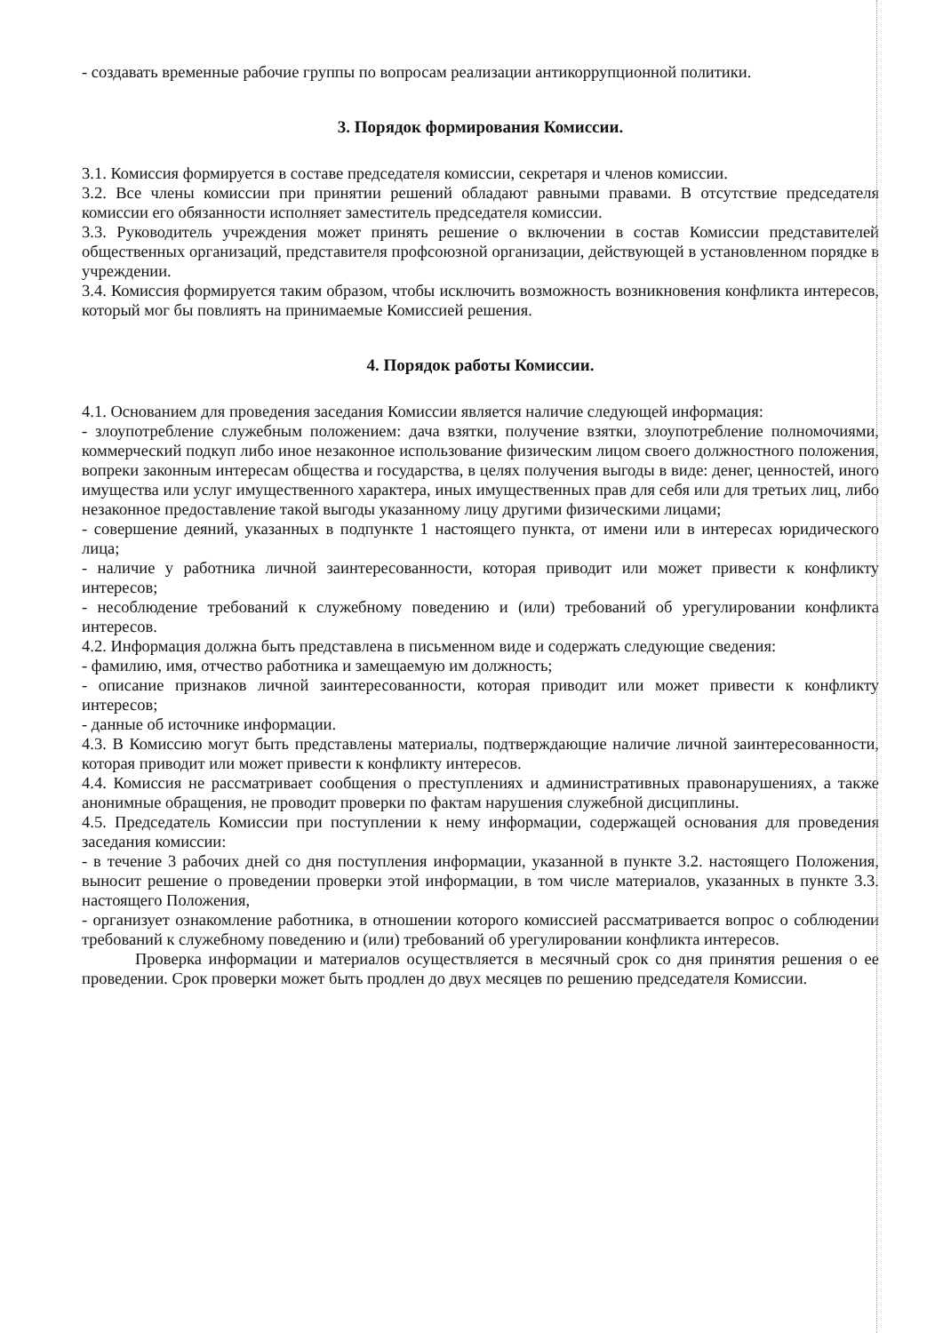- создавать временные рабочие группы по вопросам реализации антикоррупционной политики.
3. Порядок формирования Комиссии.
3.1. Комиссия формируется в составе председателя комиссии, секретаря и членов комиссии.
3.2. Все члены комиссии при принятии решений обладают равными правами. В отсутствие председателя комиссии его обязанности исполняет заместитель председателя комиссии.
3.3. Руководитель учреждения может принять решение о включении в состав Комиссии представителей общественных организаций, представителя профсоюзной организации, действующей в установленном порядке в учреждении.
3.4. Комиссия формируется таким образом, чтобы исключить возможность возникновения конфликта интересов, который мог бы повлиять на принимаемые Комиссией решения.
4. Порядок работы Комиссии.
4.1. Основанием для проведения заседания Комиссии является наличие следующей информация:
- злоупотребление служебным положением: дача взятки, получение взятки, злоупотребление полномочиями, коммерческий подкуп либо иное незаконное использование физическим лицом своего должностного положения, вопреки законным интересам общества и государства, в целях получения выгоды в виде: денег, ценностей, иного имущества или услуг имущественного характера, иных имущественных прав для себя или для третьих лиц, либо незаконное предоставление такой выгоды указанному лицу другими физическими лицами;
- совершение деяний, указанных в подпункте 1 настоящего пункта, от имени или в интересах юридического лица;
- наличие у работника личной заинтересованности, которая приводит или может привести к конфликту интересов;
- несоблюдение требований к служебному поведению и (или) требований об урегулировании конфликта интересов.
4.2. Информация должна быть представлена в письменном виде и содержать следующие сведения:
- фамилию, имя, отчество работника и замещаемую им должность;
- описание признаков личной заинтересованности, которая приводит или может привести к конфликту интересов;
- данные об источнике информации.
4.3. В Комиссию могут быть представлены материалы, подтверждающие наличие личной заинтересованности, которая приводит или может привести к конфликту интересов.
4.4. Комиссия не рассматривает сообщения о преступлениях и административных правонарушениях, а также анонимные обращения, не проводит проверки по фактам нарушения служебной дисциплины.
4.5. Председатель Комиссии при поступлении к нему информации, содержащей основания для проведения заседания комиссии:
- в течение 3 рабочих дней со дня поступления информации, указанной в пункте 3.2. настоящего Положения, выносит решение о проведении проверки этой информации, в том числе материалов, указанных в пункте 3.3. настоящего Положения,
- организует ознакомление работника, в отношении которого комиссией рассматривается вопрос о соблюдении требований к служебному поведению и (или) требований об урегулировании конфликта интересов.
Проверка информации и материалов осуществляется в месячный срок со дня принятия решения о ее проведении. Срок проверки может быть продлен до двух месяцев по решению председателя Комиссии.